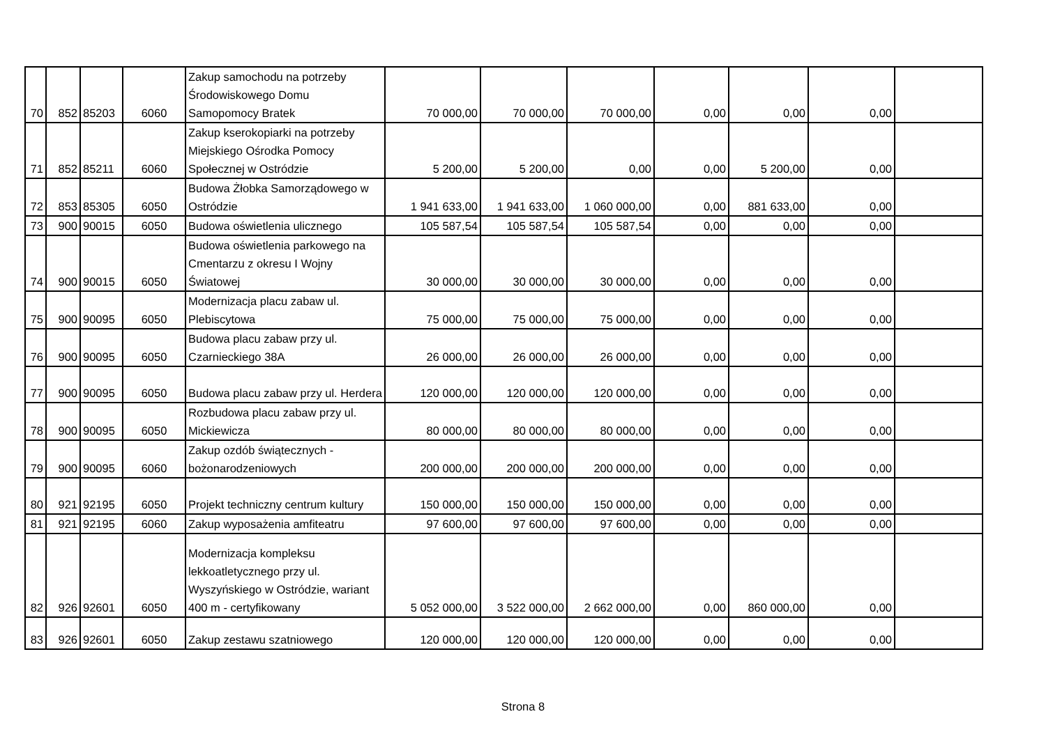| 70 | 852 | 85203 | 6060 | Zakup samochodu na potrzeby Środowiskowego Domu Samopomocy Bratek | 70 000,00 | 70 000,00 | 70 000,00 | 0,00 | 0,00 | 0,00 | |
| 71 | 852 | 85211 | 6060 | Zakup kserokopiarki na potrzeby Miejskiego Ośrodka Pomocy Społecznej w Ostródzie | 5 200,00 | 5 200,00 | 0,00 | 0,00 | 5 200,00 | 0,00 | |
| 72 | 853 | 85305 | 6050 | Budowa Żłobka Samorządowego w Ostródzie | 1 941 633,00 | 1 941 633,00 | 1 060 000,00 | 0,00 | 881 633,00 | 0,00 | |
| 73 | 900 | 90015 | 6050 | Budowa oświetlenia ulicznego | 105 587,54 | 105 587,54 | 105 587,54 | 0,00 | 0,00 | 0,00 | |
| 74 | 900 | 90015 | 6050 | Budowa oświetlenia parkowego na Cmentarzu z okresu I Wojny Światowej | 30 000,00 | 30 000,00 | 30 000,00 | 0,00 | 0,00 | 0,00 | |
| 75 | 900 | 90095 | 6050 | Modernizacja placu zabaw ul. Plebiscytowa | 75 000,00 | 75 000,00 | 75 000,00 | 0,00 | 0,00 | 0,00 | |
| 76 | 900 | 90095 | 6050 | Budowa placu zabaw przy ul. Czarnieckiego 38A | 26 000,00 | 26 000,00 | 26 000,00 | 0,00 | 0,00 | 0,00 | |
| 77 | 900 | 90095 | 6050 | Budowa placu zabaw przy ul. Herdera | 120 000,00 | 120 000,00 | 120 000,00 | 0,00 | 0,00 | 0,00 | |
| 78 | 900 | 90095 | 6050 | Rozbudowa placu zabaw przy ul. Mickiewicza | 80 000,00 | 80 000,00 | 80 000,00 | 0,00 | 0,00 | 0,00 | |
| 79 | 900 | 90095 | 6060 | Zakup ozdób świątecznych - bożonarodzeniowych | 200 000,00 | 200 000,00 | 200 000,00 | 0,00 | 0,00 | 0,00 | |
| 80 | 921 | 92195 | 6050 | Projekt techniczny centrum kultury | 150 000,00 | 150 000,00 | 150 000,00 | 0,00 | 0,00 | 0,00 | |
| 81 | 921 | 92195 | 6060 | Zakup wyposażenia amfiteatru | 97 600,00 | 97 600,00 | 97 600,00 | 0,00 | 0,00 | 0,00 | |
| 82 | 926 | 92601 | 6050 | Modernizacja kompleksu lekkoatletycznego przy ul. Wyszyńskiego w Ostródzie, wariant 400 m - certyfikowany | 5 052 000,00 | 3 522 000,00 | 2 662 000,00 | 0,00 | 860 000,00 | 0,00 | |
| 83 | 926 | 92601 | 6050 | Zakup zestawu szatniowego | 120 000,00 | 120 000,00 | 120 000,00 | 0,00 | 0,00 | 0,00 | |
Strona 8